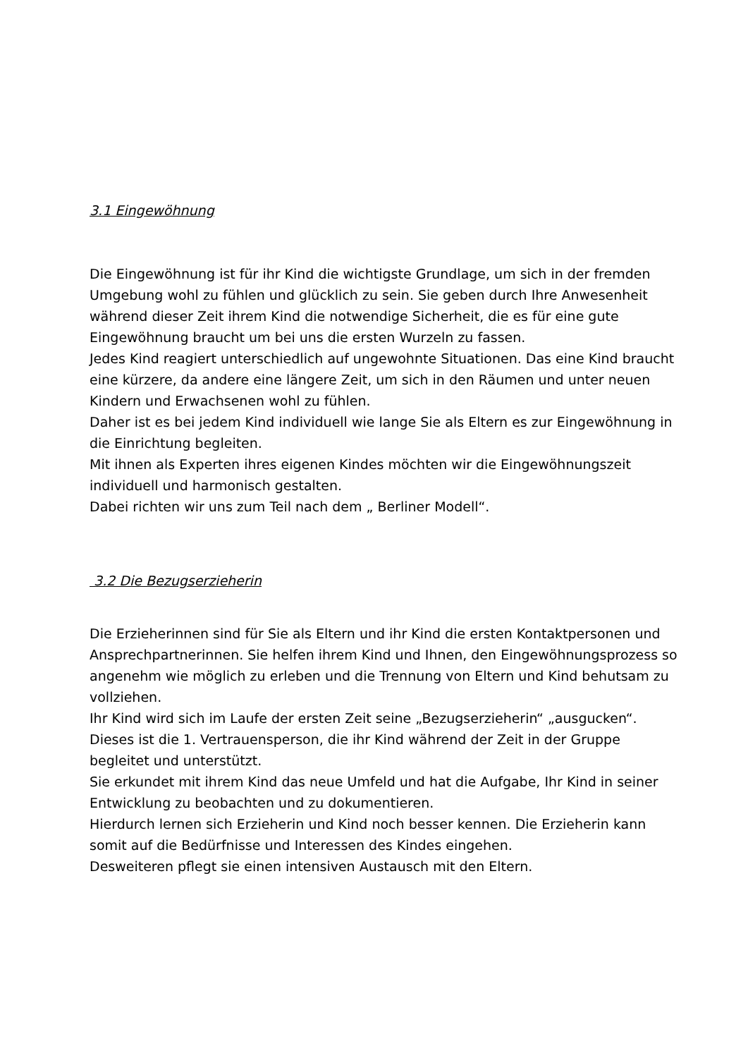3.1 Eingewöhnung
Die Eingewöhnung ist für ihr Kind die wichtigste Grundlage, um sich in der fremden Umgebung wohl zu fühlen und glücklich zu sein. Sie geben durch Ihre Anwesenheit während dieser Zeit ihrem Kind die notwendige Sicherheit, die es für eine gute Eingewöhnung braucht um bei uns die ersten Wurzeln zu fassen.
Jedes Kind reagiert unterschiedlich auf ungewohnte Situationen. Das eine Kind braucht eine kürzere, da andere eine längere Zeit, um sich in den Räumen und unter neuen Kindern und Erwachsenen wohl zu fühlen.
Daher ist es bei jedem Kind individuell wie lange Sie als Eltern es zur Eingewöhnung in die Einrichtung begleiten.
Mit ihnen als Experten ihres eigenen Kindes möchten wir die Eingewöhnungszeit individuell und harmonisch gestalten.
Dabei richten wir uns zum Teil nach dem „ Berliner Modell“.
3.2 Die Bezugserzieherin
Die Erzieherinnen sind für Sie als Eltern und ihr Kind die ersten Kontaktpersonen und Ansprechpartnerinnen. Sie helfen ihrem Kind und Ihnen, den Eingewöhnungsprozess so angenehm wie möglich zu erleben und die Trennung von Eltern und Kind behutsam zu vollziehen.
Ihr Kind wird sich im Laufe der ersten Zeit seine „Bezugserzieherin“ „ausgucken“.
Dieses ist die 1. Vertrauensperson, die ihr Kind während der Zeit in der Gruppe begleitet und unterstützt.
Sie erkundet mit ihrem Kind das neue Umfeld und hat die Aufgabe, Ihr Kind in seiner Entwicklung zu beobachten und zu dokumentieren.
Hierdurch lernen sich Erzieherin und Kind noch besser kennen. Die Erzieherin kann somit auf die Bedürfnisse und Interessen des Kindes eingehen.
Desweiteren pflegt sie einen intensiven Austausch mit den Eltern.